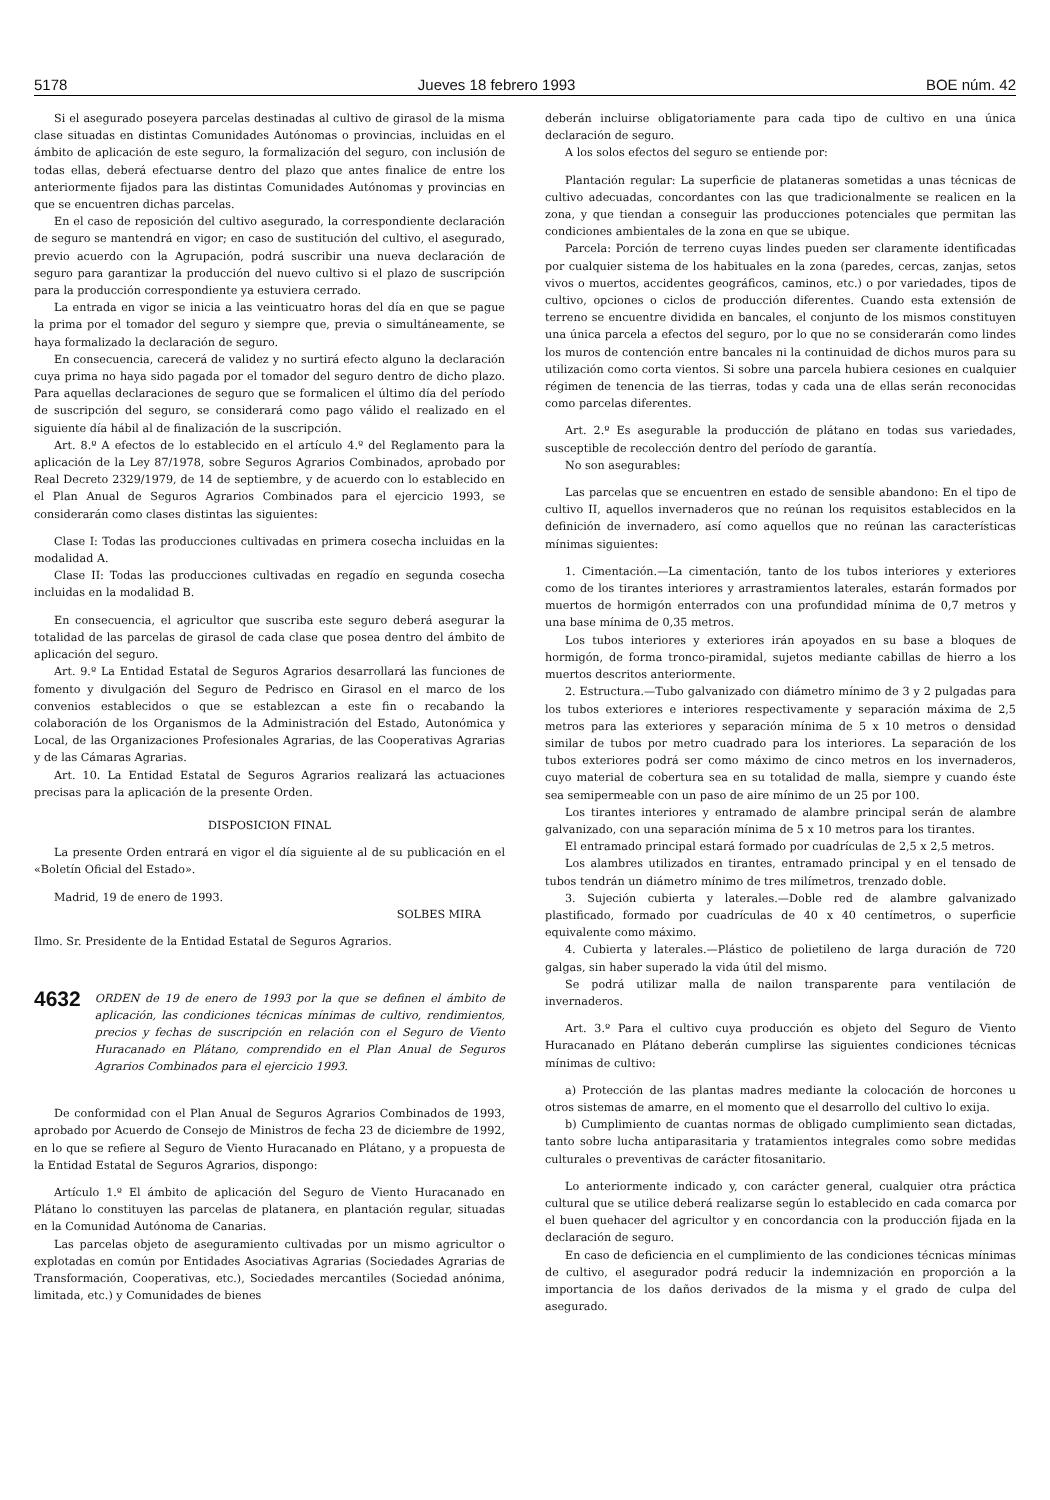5178 Jueves 18 febrero 1993 BOE núm. 42
Si el asegurado poseyera parcelas destinadas al cultivo de girasol de la misma clase situadas en distintas Comunidades Autónomas o provincias, incluidas en el ámbito de aplicación de este seguro, la formalización del seguro, con inclusión de todas ellas, deberá efectuarse dentro del plazo que antes finalice de entre los anteriormente fijados para las distintas Comunidades Autónomas y provincias en que se encuentren dichas parcelas.
En el caso de reposición del cultivo asegurado, la correspondiente declaración de seguro se mantendrá en vigor; en caso de sustitución del cultivo, el asegurado, previo acuerdo con la Agrupación, podrá suscribir una nueva declaración de seguro para garantizar la producción del nuevo cultivo si el plazo de suscripción para la producción correspondiente ya estuviera cerrado.
La entrada en vigor se inicia a las veinticuatro horas del día en que se pague la prima por el tomador del seguro y siempre que, previa o simultáneamente, se haya formalizado la declaración de seguro.
En consecuencia, carecerá de validez y no surtirá efecto alguno la declaración cuya prima no haya sido pagada por el tomador del seguro dentro de dicho plazo. Para aquellas declaraciones de seguro que se formalicen el último día del período de suscripción del seguro, se considerará como pago válido el realizado en el siguiente día hábil al de finalización de la suscripción.
Art. 8.º A efectos de lo establecido en el artículo 4.º del Reglamento para la aplicación de la Ley 87/1978, sobre Seguros Agrarios Combinados, aprobado por Real Decreto 2329/1979, de 14 de septiembre, y de acuerdo con lo establecido en el Plan Anual de Seguros Agrarios Combinados para el ejercicio 1993, se considerarán como clases distintas las siguientes:
Clase I: Todas las producciones cultivadas en primera cosecha incluidas en la modalidad A.
Clase II: Todas las producciones cultivadas en regadío en segunda cosecha incluidas en la modalidad B.
En consecuencia, el agricultor que suscriba este seguro deberá asegurar la totalidad de las parcelas de girasol de cada clase que posea dentro del ámbito de aplicación del seguro.
Art. 9.º La Entidad Estatal de Seguros Agrarios desarrollará las funciones de fomento y divulgación del Seguro de Pedrisco en Girasol en el marco de los convenios establecidos o que se establezcan a este fin o recabando la colaboración de los Organismos de la Administración del Estado, Autonómica y Local, de las Organizaciones Profesionales Agrarias, de las Cooperativas Agrarias y de las Cámaras Agrarias.
Art. 10. La Entidad Estatal de Seguros Agrarios realizará las actuaciones precisas para la aplicación de la presente Orden.
DISPOSICION FINAL
La presente Orden entrará en vigor el día siguiente al de su publicación en el «Boletín Oficial del Estado».
Madrid, 19 de enero de 1993.
SOLBES MIRA
Ilmo. Sr. Presidente de la Entidad Estatal de Seguros Agrarios.
4632 ORDEN de 19 de enero de 1993 por la que se definen el ámbito de aplicación, las condiciones técnicas mínimas de cultivo, rendimientos, precios y fechas de suscripción en relación con el Seguro de Viento Huracanado en Plátano, comprendido en el Plan Anual de Seguros Agrarios Combinados para el ejercicio 1993.
De conformidad con el Plan Anual de Seguros Agrarios Combinados de 1993, aprobado por Acuerdo de Consejo de Ministros de fecha 23 de diciembre de 1992, en lo que se refiere al Seguro de Viento Huracanado en Plátano, y a propuesta de la Entidad Estatal de Seguros Agrarios, dispongo:
Artículo 1.º El ámbito de aplicación del Seguro de Viento Huracanado en Plátano lo constituyen las parcelas de platanera, en plantación regular, situadas en la Comunidad Autónoma de Canarias.
Las parcelas objeto de aseguramiento cultivadas por un mismo agricultor o explotadas en común por Entidades Asociativas Agrarias (Sociedades Agrarias de Transformación, Cooperativas, etc.), Sociedades mercantiles (Sociedad anónima, limitada, etc.) y Comunidades de bienes
deberán incluirse obligatoriamente para cada tipo de cultivo en una única declaración de seguro.
A los solos efectos del seguro se entiende por:
Plantación regular: La superficie de plataneras sometidas a unas técnicas de cultivo adecuadas, concordantes con las que tradicionalmente se realicen en la zona, y que tiendan a conseguir las producciones potenciales que permitan las condiciones ambientales de la zona en que se ubique.
Parcela: Porción de terreno cuyas lindes pueden ser claramente identificadas por cualquier sistema de los habituales en la zona (paredes, cercas, zanjas, setos vivos o muertos, accidentes geográficos, caminos, etc.) o por variedades, tipos de cultivo, opciones o ciclos de producción diferentes. Cuando esta extensión de terreno se encuentre dividida en bancales, el conjunto de los mismos constituyen una única parcela a efectos del seguro, por lo que no se considerarán como lindes los muros de contención entre bancales ni la continuidad de dichos muros para su utilización como corta vientos. Si sobre una parcela hubiera cesiones en cualquier régimen de tenencia de las tierras, todas y cada una de ellas serán reconocidas como parcelas diferentes.
Art. 2.º Es asegurable la producción de plátano en todas sus variedades, susceptible de recolección dentro del período de garantía.
No son asegurables:
Las parcelas que se encuentren en estado de sensible abandono: En el tipo de cultivo II, aquellos invernaderos que no reúnan los requisitos establecidos en la definición de invernadero, así como aquellos que no reúnan las características mínimas siguientes:
1. Cimentación.—La cimentación, tanto de los tubos interiores y exteriores como de los tirantes interiores y arrastramientos laterales, estarán formados por muertos de hormigón enterrados con una profundidad mínima de 0,7 metros y una base mínima de 0,35 metros.
Los tubos interiores y exteriores irán apoyados en su base a bloques de hormigón, de forma tronco-piramidal, sujetos mediante cabillas de hierro a los muertos descritos anteriormente.
2. Estructura.—Tubo galvanizado con diámetro mínimo de 3 y 2 pulgadas para los tubos exteriores e interiores respectivamente y separación máxima de 2,5 metros para las exteriores y separación mínima de 5 x 10 metros o densidad similar de tubos por metro cuadrado para los interiores. La separación de los tubos exteriores podrá ser como máximo de cinco metros en los invernaderos, cuyo material de cobertura sea en su totalidad de malla, siempre y cuando éste sea semipermeable con un paso de aire mínimo de un 25 por 100.
Los tirantes interiores y entramado de alambre principal serán de alambre galvanizado, con una separación mínima de 5 x 10 metros para los tirantes.
El entramado principal estará formado por cuadrículas de 2,5 x 2,5 metros.
Los alambres utilizados en tirantes, entramado principal y en el tensado de tubos tendrán un diámetro mínimo de tres milímetros, trenzado doble.
3. Sujeción cubierta y laterales.—Doble red de alambre galvanizado plastificado, formado por cuadrículas de 40 x 40 centímetros, o superficie equivalente como máximo.
4. Cubierta y laterales.—Plástico de polietileno de larga duración de 720 galgas, sin haber superado la vida útil del mismo.
Se podrá utilizar malla de nailon transparente para ventilación de invernaderos.
Art. 3.º Para el cultivo cuya producción es objeto del Seguro de Viento Huracanado en Plátano deberán cumplirse las siguientes condiciones técnicas mínimas de cultivo:
a) Protección de las plantas madres mediante la colocación de horcones u otros sistemas de amarre, en el momento que el desarrollo del cultivo lo exija.
b) Cumplimiento de cuantas normas de obligado cumplimiento sean dictadas, tanto sobre lucha antiparasitaria y tratamientos integrales como sobre medidas culturales o preventivas de carácter fitosanitario.
Lo anteriormente indicado y, con carácter general, cualquier otra práctica cultural que se utilice deberá realizarse según lo establecido en cada comarca por el buen quehacer del agricultor y en concordancia con la producción fijada en la declaración de seguro.
En caso de deficiencia en el cumplimiento de las condiciones técnicas mínimas de cultivo, el asegurador podrá reducir la indemnización en proporción a la importancia de los daños derivados de la misma y el grado de culpa del asegurado.